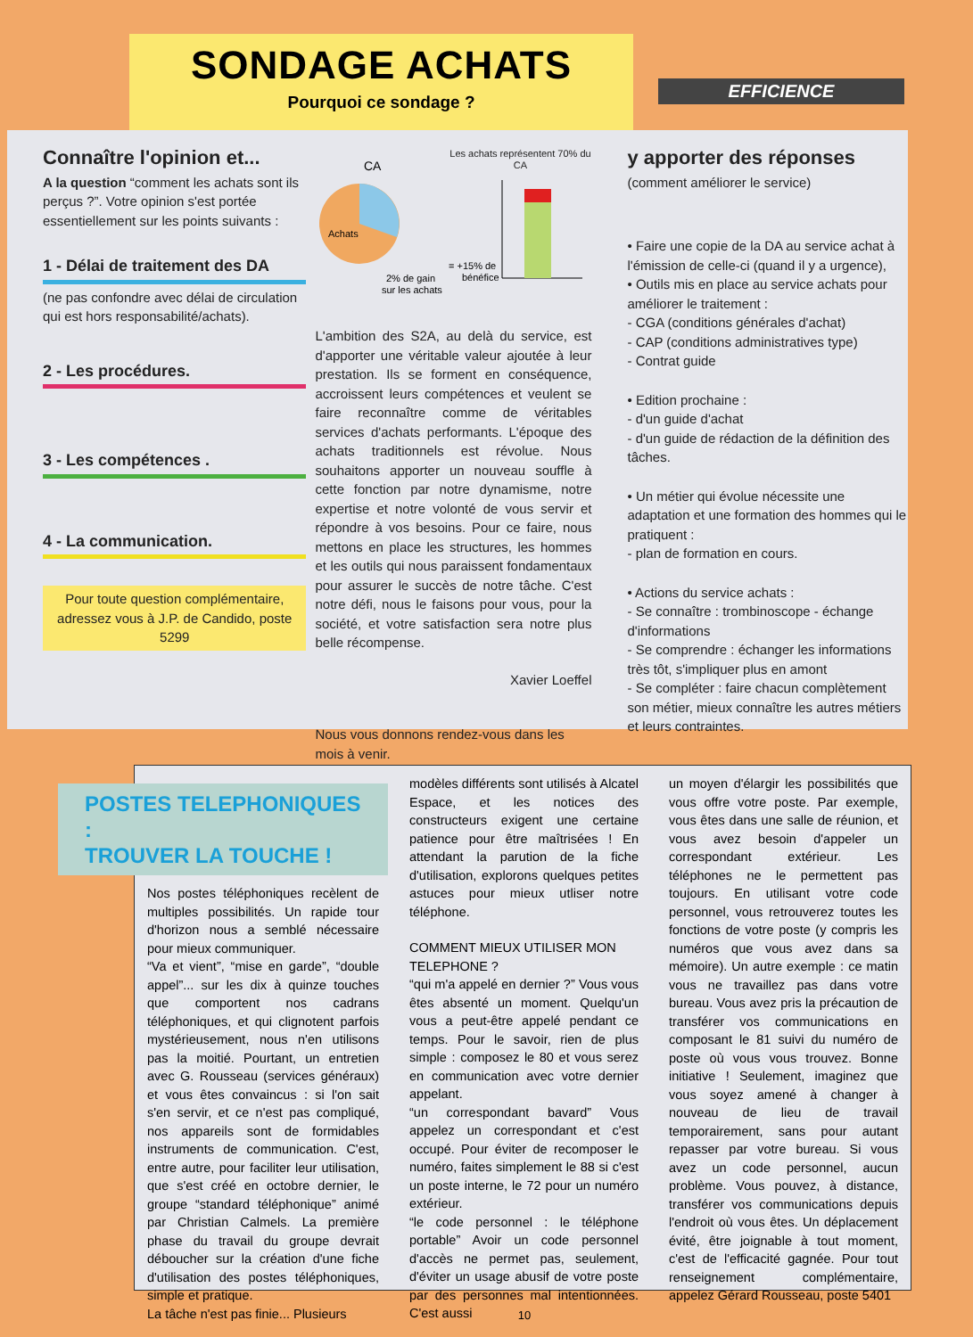SONDAGE ACHATS
Pourquoi ce sondage ?
EFFICIENCE
Connaître l'opinion et...
A la question “comment les achats sont ils perçus ?”. Votre opinion s'est portée essentiellement sur les points suivants :
1 - Délai de traitement des DA
(ne pas confondre avec délai de circulation qui est hors responsabilité/achats).
2 - Les procédures.
3 - Les compétences .
4 - La communication.
Pour toute question complémentaire, adressez vous à J.P. de Candido, poste 5299
CA
Achats
2% de gain
sur les achats
Les achats représentent 70% du CA
= +15% de
bénéfice
L'ambition des S2A, au delà du service, est d'apporter une véritable valeur ajoutée à leur prestation. Ils se forment en conséquence, accroissent leurs compétences et veulent se faire reconnaître comme de véritables services d'achats performants. L'époque des achats traditionnels est révolue. Nous souhaitons apporter un nouveau souffle à cette fonction par notre dynamisme, notre expertise et notre volonté de vous servir et répondre à vos besoins. Pour ce faire, nous mettons en place les structures, les hommes et les outils qui nous paraissent fondamentaux pour assurer le succès de notre tâche. C'est notre défi, nous le faisons pour vous, pour la société, et votre satisfaction sera notre plus belle récompense.
Xavier Loeffel
Nous vous donnons rendez-vous dans les mois à venir.
y apporter des réponses
(comment améliorer le service)
• Faire une copie de la DA au service achat à l'émission de celle-ci (quand il y a urgence),
• Outils mis en place au service achats pour améliorer le traitement :
- CGA (conditions générales d'achat)
- CAP (conditions administratives type)
- Contrat guide
• Edition prochaine :
- d'un guide d'achat
- d'un guide de rédaction de la définition des tâches.
• Un métier qui évolue nécessite une adaptation et une formation des hommes qui le pratiquent :
- plan de formation en cours.
• Actions du service achats :
- Se connaître : trombinoscope - échange d'informations
- Se comprendre : échanger les informations très tôt, s'impliquer plus en amont
- Se compléter : faire chacun complètement son métier, mieux connaître les autres métiers et leurs contraintes.
POSTES TELEPHONIQUES :
TROUVER LA TOUCHE !
Nos postes téléphoniques recèlent de multiples possibilités. Un rapide tour d'horizon nous a semblé nécessaire pour mieux communiquer.
“Va et vient”, “mise en garde”, “double appel”... sur les dix à quinze touches que comportent nos cadrans téléphoniques, et qui clignotent parfois mystérieusement, nous n'en utilisons pas la moitié. Pourtant, un entretien avec G. Rousseau (services généraux) et vous êtes convaincus : si l'on sait s'en servir, et ce n'est pas compliqué, nos appareils sont de formidables instruments de communication. C'est, entre autre, pour faciliter leur utilisation, que s'est créé en octobre dernier, le groupe “standard téléphonique” animé par Christian Calmels. La première phase du travail du groupe devrait déboucher sur la création d'une fiche d'utilisation des postes téléphoniques, simple et pratique.
La tâche n'est pas finie... Plusieurs
modèles différents sont utilisés à Alcatel Espace, et les notices des constructeurs exigent une certaine patience pour être maîtrisées ! En attendant la parution de la fiche d'utilisation, explorons quelques petites astuces pour mieux utliser notre téléphone.
COMMENT MIEUX UTILISER MON TELEPHONE ?
“qui m'a appelé en dernier ?” Vous vous êtes absenté un moment. Quelqu'un vous a peut-être appelé pendant ce temps. Pour le savoir, rien de plus simple : composez le 80 et vous serez en communication avec votre dernier appelant.
“un correspondant bavard” Vous appelez un correspondant et c'est occupé. Pour éviter de recomposer le numéro, faites simplement le 88 si c'est un poste interne, le 72 pour un numéro extérieur.
“le code personnel : le téléphone portable” Avoir un code personnel d'accès ne permet pas, seulement, d'éviter un usage abusif de votre poste par des personnes mal intentionnées. C'est aussi
un moyen d'élargir les possibilités que vous offre votre poste. Par exemple, vous êtes dans une salle de réunion, et vous avez besoin d'appeler un correspondant extérieur. Les téléphones ne le permettent pas toujours. En utilisant votre code personnel, vous retrouverez toutes les fonctions de votre poste (y compris les numéros que vous avez dans sa mémoire). Un autre exemple : ce matin vous ne travaillez pas dans votre bureau. Vous avez pris la précaution de transférer vos communications en composant le 81 suivi du numéro de poste où vous vous trouvez. Bonne initiative ! Seulement, imaginez que vous soyez amené à changer à nouveau de lieu de travail temporairement, sans pour autant repasser par votre bureau. Si vous avez un code personnel, aucun problème. Vous pouvez, à distance, transférer vos communications depuis l'endroit où vous êtes. Un déplacement évité, être joignable à tout moment, c'est de l'efficacité gagnée. Pour tout renseignement complémentaire, appelez Gérard Rousseau, poste 5401
10